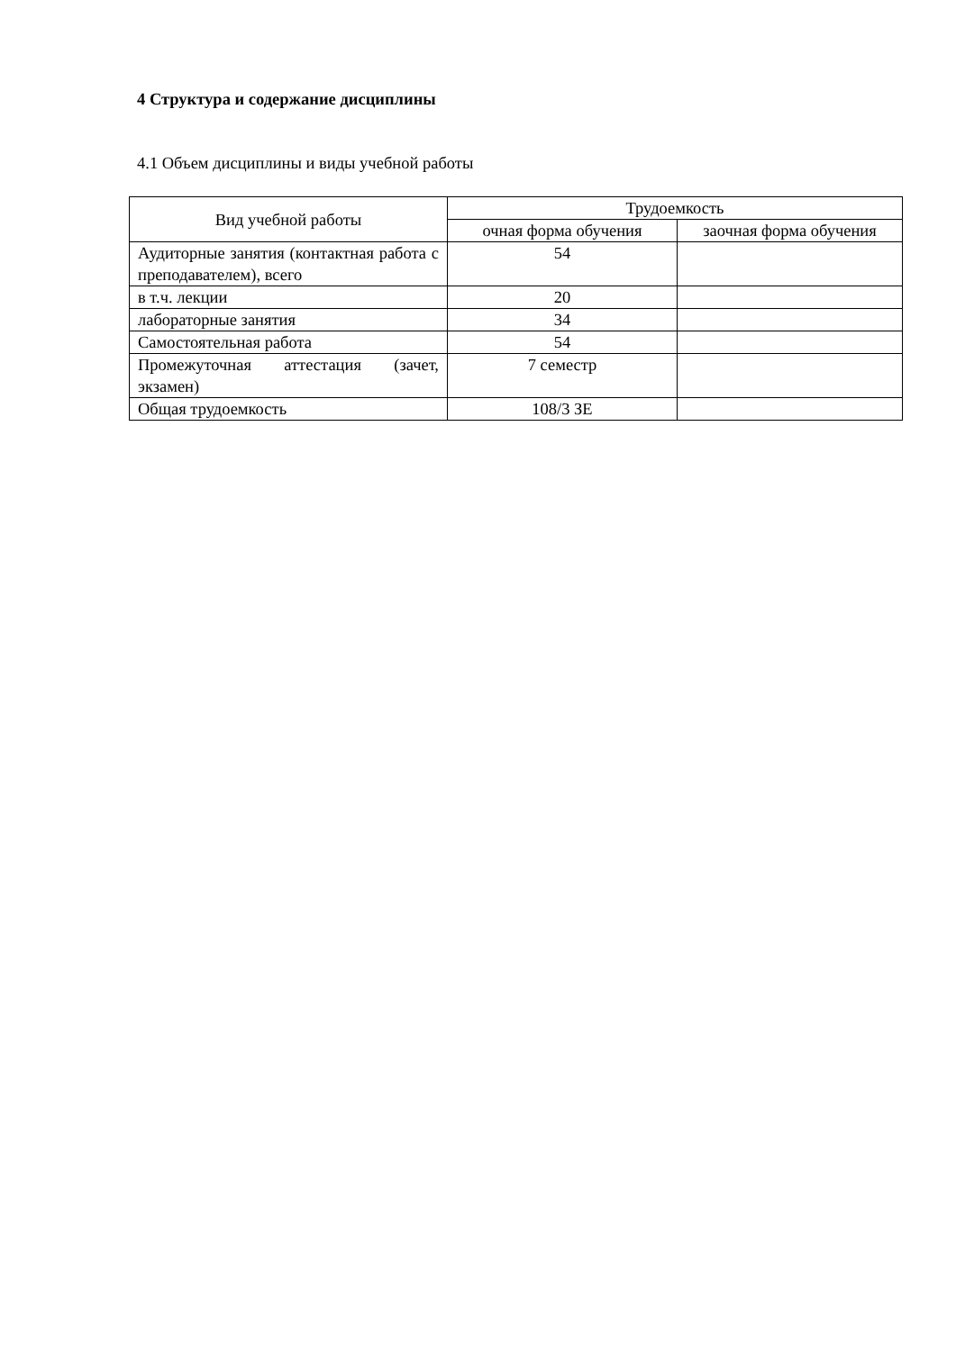4 Структура и содержание дисциплины
4.1 Объем дисциплины и виды учебной работы
| Вид учебной работы | Трудоемкость | |
| --- | --- | --- |
| | очная форма обучения | заочная форма обучения |
| Аудиторные занятия (контактная работа с преподавателем), всего | 54 | |
| в т.ч. лекции | 20 | |
| лабораторные занятия | 34 | |
| Самостоятельная работа | 54 | |
| Промежуточная аттестация (зачет, экзамен) | 7 семестр | |
| Общая трудоемкость | 108/3 ЗЕ | |